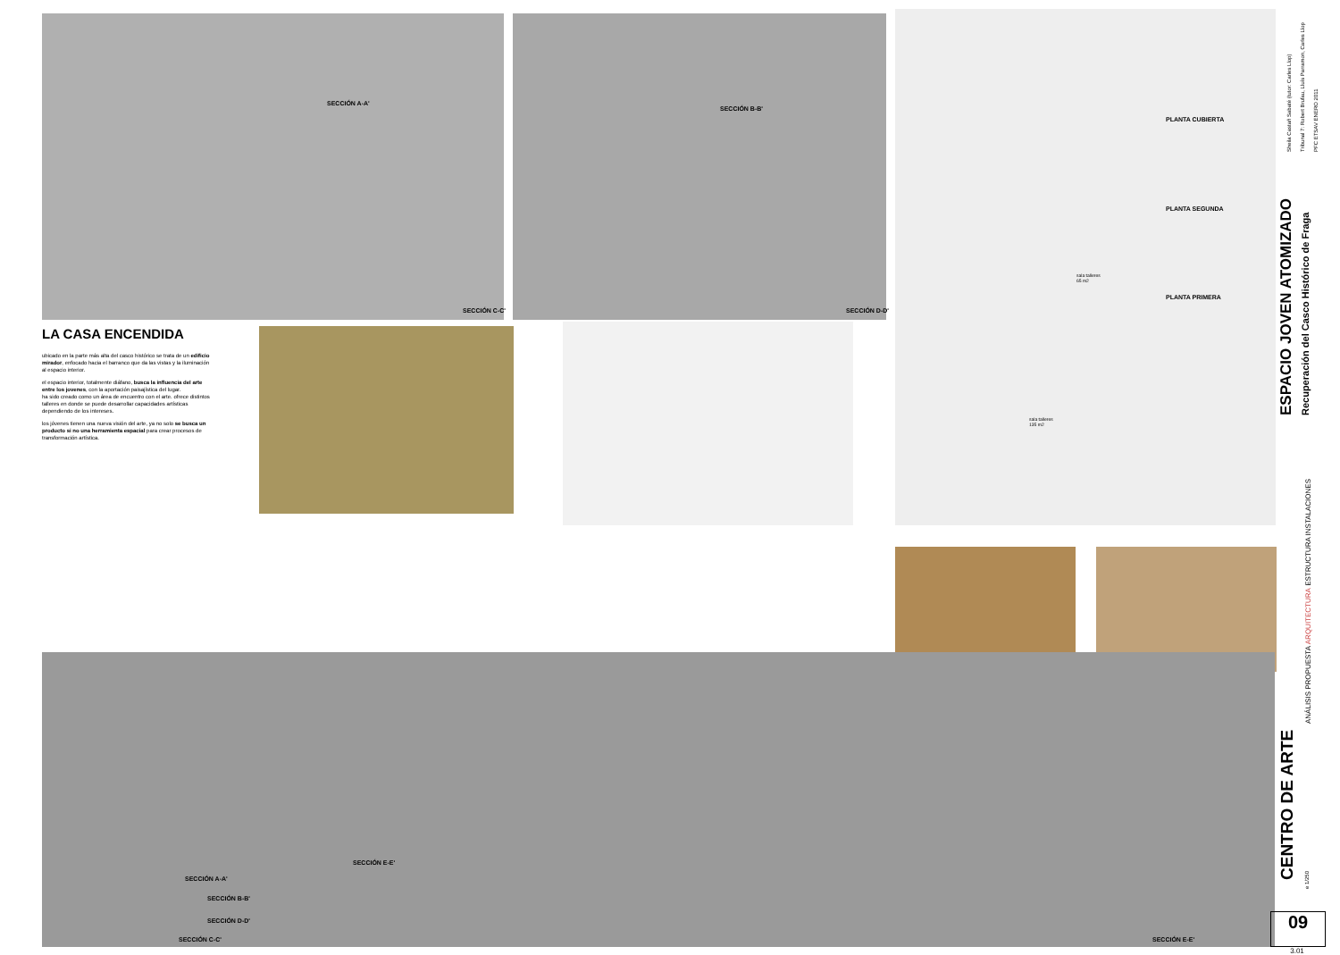SECCIÓN A-A'
SECCIÓN B-B'
SECCIÓN C-C' SECCIÓN D-D'
PLANTA CUBIERTA
PLANTA SEGUNDA
PLANTA PRIMERA
sala talleres
65 m2
sala talleres
135 m2
LA CASA ENCENDIDA
ubicado en la parte más alta del casco histórico se trata de un edificio mirador, enfocado hacia el barranco que da las vistas y la iluminación al espacio interior.
el espacio interior, totalmente diáfano, busca la influencia del arte entre los jovenes, con la aportación paisajística del lugar.
ha sido creado como un área de encuentro con el arte. ofrece distintos talleres en donde se puede desarrollar capacidades artísticas dependiendo de los intereses.
los jóvenes tienen una nueva visión del arte, ya no solo se busca un producto si no una herramienta espacial para crear procesos de transformación artística.
SECCIÓN E-E'
SECCIÓN A-A'
SECCIÓN B-B'
SECCIÓN D-D'
SECCIÓN C-C' SECCIÓN E-E'
Sheila Castañ Sabaté (tutor: Carles Llop)
Tribunal 7: Robert Brufau, Lluís Parramon, Carles Llop
PFC ETSAV ENERO 2011
ESPACIO JOVEN ATOMIZADO
Recuperación del Casco Histórico de Fraga
ANÁLISIS PROPUESTA ARQUITECTURA ESTRUCTURA INSTALACIONES
CENTRO DE ARTE
e 1/250
09
3.01